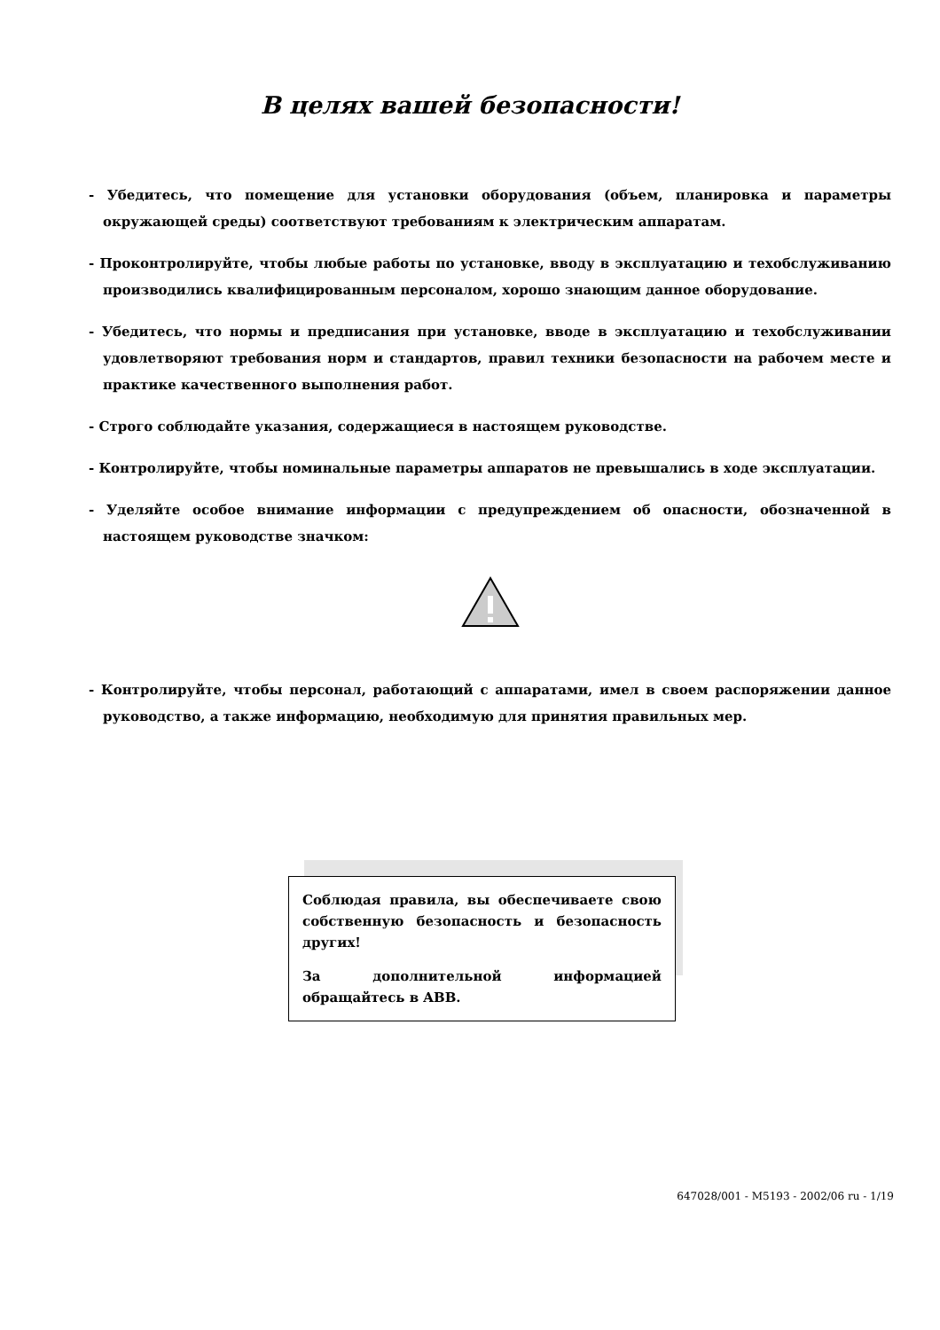В целях вашей безопасности!
- Убедитесь, что помещение для установки оборудования (объем, планировка и параметры окружающей среды) соответствуют требованиям к электрическим аппаратам.
- Проконтролируйте, чтобы любые работы по установке, вводу в эксплуатацию и техобслуживанию производились квалифицированным персоналом, хорошо знающим данное оборудование.
- Убедитесь, что нормы и предписания при установке, вводе в эксплуатацию и техобслуживании удовлетворяют требования норм и стандартов, правил техники безопасности на рабочем месте и практике качественного выполнения работ.
- Строго соблюдайте указания, содержащиеся в настоящем руководстве.
- Контролируйте, чтобы номинальные параметры аппаратов не превышались в ходе эксплуатации.
- Уделяйте особое внимание информации с предупреждением об опасности, обозначенной в настоящем руководстве значком:
- Контролируйте, чтобы персонал, работающий с аппаратами, имел в своем распоряжении данное руководство, а также информацию, необходимую для принятия правильных мер.
Соблюдая правила, вы обеспечиваете свою собственную безопасность и безопасность других!
За дополнительной информацией обращайтесь в ABB.
647028/001 - M5193 - 2002/06 ru - 1/19